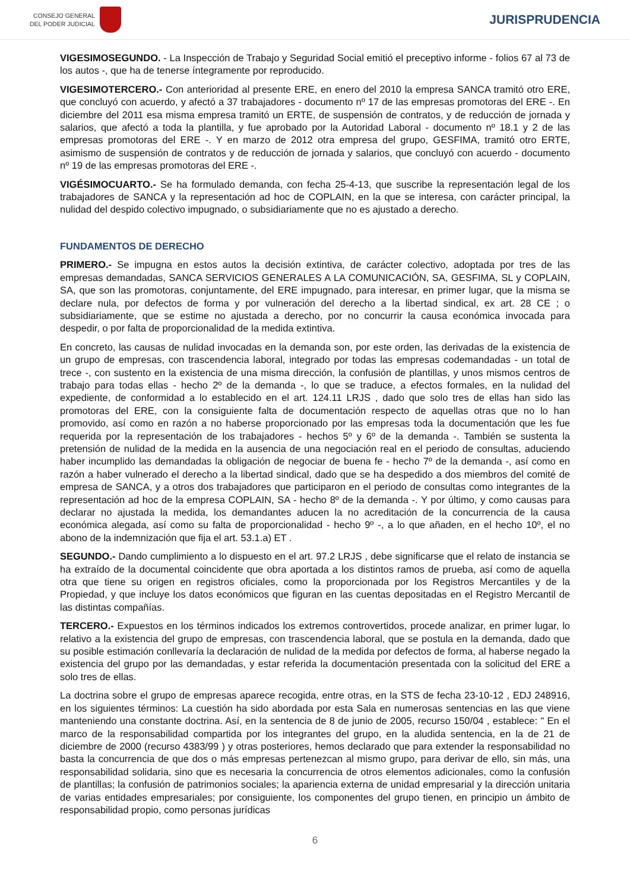CONSEJO GENERAL
DEL PODER JUDICIAL
JURISPRUDENCIA
VIGESIMOSEGUNDO. - La Inspección de Trabajo y Seguridad Social emitió el preceptivo informe - folios 67 al 73 de los autos -, que ha de tenerse íntegramente por reproducido.
VIGESIMOTERCERO.- Con anterioridad al presente ERE, en enero del 2010 la empresa SANCA tramitó otro ERE, que concluyó con acuerdo, y afectó a 37 trabajadores - documento nº 17 de las empresas promotoras del ERE -. En diciembre del 2011 esa misma empresa tramitó un ERTE, de suspensión de contratos, y de reducción de jornada y salarios, que afectó a toda la plantilla, y fue aprobado por la Autoridad Laboral - documento nº 18.1 y 2 de las empresas promotoras del ERE -. Y en marzo de 2012 otra empresa del grupo, GESFIMA, tramitó otro ERTE, asimismo de suspensión de contratos y de reducción de jornada y salarios, que concluyó con acuerdo - documento nº 19 de las empresas promotoras del ERE -.
VIGÉSIMOCUARTO.- Se ha formulado demanda, con fecha 25-4-13, que suscribe la representación legal de los trabajadores de SANCA y la representación ad hoc de COPLAIN, en la que se interesa, con carácter principal, la nulidad del despido colectivo impugnado, o subsidiariamente que no es ajustado a derecho.
FUNDAMENTOS DE DERECHO
PRIMERO.- Se impugna en estos autos la decisión extintiva, de carácter colectivo, adoptada por tres de las empresas demandadas, SANCA SERVICIOS GENERALES A LA COMUNICACIÓN, SA, GESFIMA, SL y COPLAIN, SA, que son las promotoras, conjuntamente, del ERE impugnado, para interesar, en primer lugar, que la misma se declare nula, por defectos de forma y por vulneración del derecho a la libertad sindical, ex art. 28 CE ; o subsidiariamente, que se estime no ajustada a derecho, por no concurrir la causa económica invocada para despedir, o por falta de proporcionalidad de la medida extintiva.
En concreto, las causas de nulidad invocadas en la demanda son, por este orden, las derivadas de la existencia de un grupo de empresas, con trascendencia laboral, integrado por todas las empresas codemandadas - un total de trece -, con sustento en la existencia de una misma dirección, la confusión de plantillas, y unos mismos centros de trabajo para todas ellas - hecho 2º de la demanda -, lo que se traduce, a efectos formales, en la nulidad del expediente, de conformidad a lo establecido en el art. 124.11 LRJS , dado que solo tres de ellas han sido las promotoras del ERE, con la consiguiente falta de documentación respecto de aquellas otras que no lo han promovido, así como en razón a no haberse proporcionado por las empresas toda la documentación que les fue requerida por la representación de los trabajadores - hechos 5º y 6º de la demanda -. También se sustenta la pretensión de nulidad de la medida en la ausencia de una negociación real en el periodo de consultas, aduciendo haber incumplido las demandadas la obligación de negociar de buena fe - hecho 7º de la demanda -, así como en razón a haber vulnerado el derecho a la libertad sindical, dado que se ha despedido a dos miembros del comité de empresa de SANCA, y a otros dos trabajadores que participaron en el periodo de consultas como integrantes de la representación ad hoc de la empresa COPLAIN, SA - hecho 8º de la demanda -. Y por último, y como causas para declarar no ajustada la medida, los demandantes aducen la no acreditación de la concurrencia de la causa económica alegada, así como su falta de proporcionalidad - hecho 9º -, a lo que añaden, en el hecho 10º, el no abono de la indemnización que fija el art. 53.1.a) ET .
SEGUNDO.- Dando cumplimiento a lo dispuesto en el art. 97.2 LRJS , debe significarse que el relato de instancia se ha extraído de la documental coincidente que obra aportada a los distintos ramos de prueba, así como de aquella otra que tiene su origen en registros oficiales, como la proporcionada por los Registros Mercantiles y de la Propiedad, y que incluye los datos económicos que figuran en las cuentas depositadas en el Registro Mercantil de las distintas compañías.
TERCERO.- Expuestos en los términos indicados los extremos controvertidos, procede analizar, en primer lugar, lo relativo a la existencia del grupo de empresas, con trascendencia laboral, que se postula en la demanda, dado que su posible estimación conllevaría la declaración de nulidad de la medida por defectos de forma, al haberse negado la existencia del grupo por las demandadas, y estar referida la documentación presentada con la solicitud del ERE a solo tres de ellas.
La doctrina sobre el grupo de empresas aparece recogida, entre otras, en la STS de fecha 23-10-12 , EDJ 248916, en los siguientes términos: La cuestión ha sido abordada por esta Sala en numerosas sentencias en las que viene manteniendo una constante doctrina. Así, en la sentencia de 8 de junio de 2005, recurso 150/04 , establece: " En el marco de la responsabilidad compartida por los integrantes del grupo, en la aludida sentencia, en la de 21 de diciembre de 2000 (recurso 4383/99 ) y otras posteriores, hemos declarado que para extender la responsabilidad no basta la concurrencia de que dos o más empresas pertenezcan al mismo grupo, para derivar de ello, sin más, una responsabilidad solidaria, sino que es necesaria la concurrencia de otros elementos adicionales, como la confusión de plantillas; la confusión de patrimonios sociales; la apariencia externa de unidad empresarial y la dirección unitaria de varias entidades empresariales; por consiguiente, los componentes del grupo tienen, en principio un ámbito de responsabilidad propio, como personas jurídicas
6